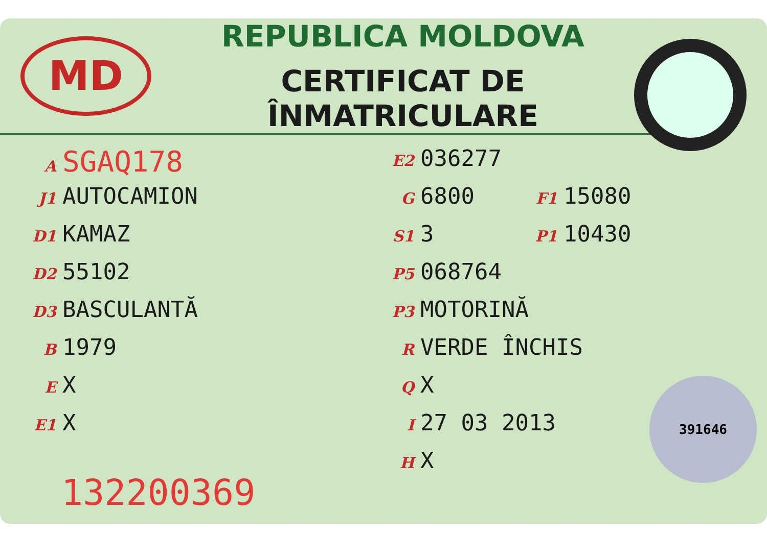MD
REPUBLICA MOLDOVA
CERTIFICAT DE ÎNMATRICULARE
A SGAQ178
J1 AUTOCAMION
D1 KAMAZ
D2 55102
D3 BASCULANTĂ
B 1979
E X
E1 X
E2 036277
G 6800
F1 15080
S1 3
P1 10430
P5 068764
P3 MOTORINĂ
R VERDE ÎNCHIS
Q X
I 27 03 2013
H X
132200369 391646